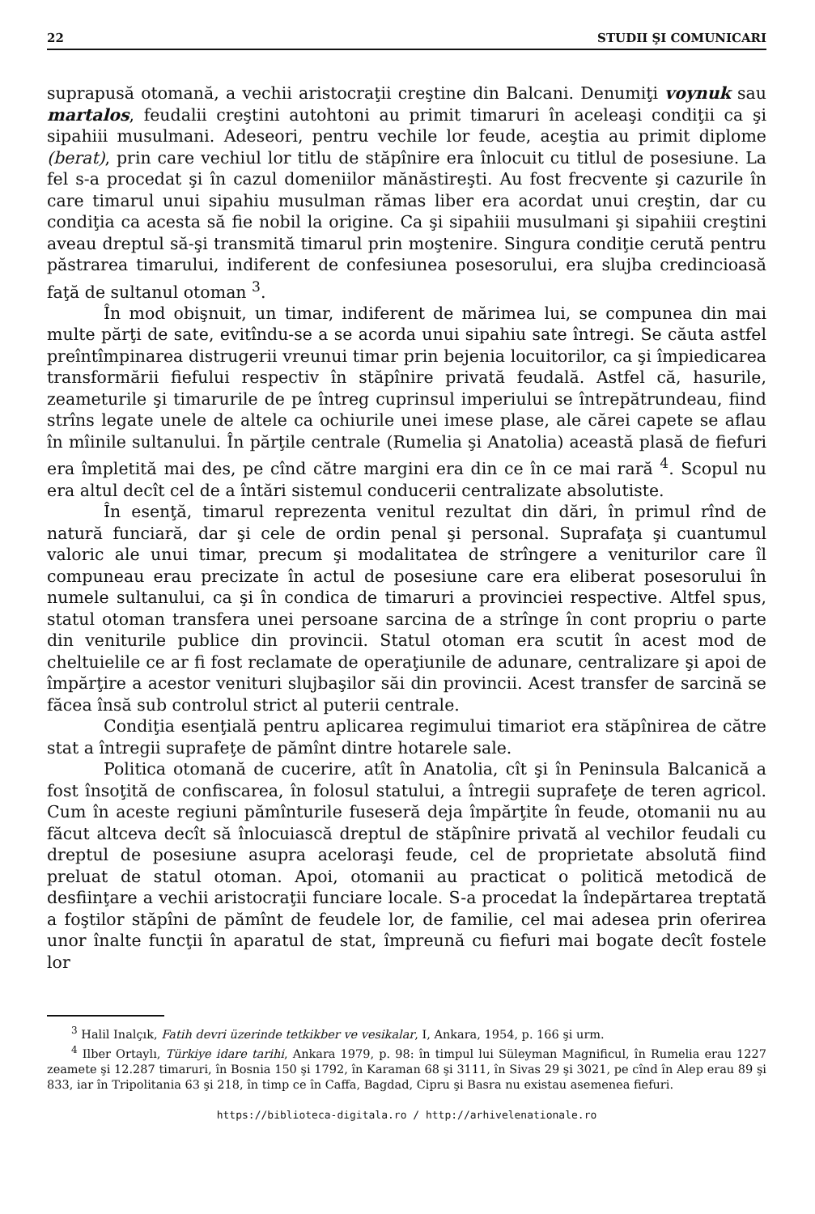22 STUDII ŞI COMUNICARI
suprapusă otomană, a vechii aristocraţii creştine din Balcani. Denumiţi voynuk sau martalos, feudalii creştini autohtoni au primit timaruri în aceleaşi condiţii ca şi sipahiii musulmani. Adeseori, pentru vechile lor feude, aceştia au primit diplome (berat), prin care vechiul lor titlu de stăpînire era înlocuit cu titlul de posesiune. La fel s-a procedat şi în cazul domeniilor mănăstireşti. Au fost frecvente şi cazurile în care timarul unui sipahiu musulman rămas liber era acordat unui creştin, dar cu condiţia ca acesta să fie nobil la origine. Ca şi sipahiii musulmani şi sipahiii creştini aveau dreptul să-şi transmită timarul prin moştenire. Singura condiţie cerută pentru păstrarea timarului, indiferent de confesiunea posesorului, era slujba credincioasă faţă de sultanul otoman <sup>3</sup>.
În mod obişnuit, un timar, indiferent de mărimea lui, se compunea din mai multe părţi de sate, evitîndu-se a se acorda unui sipahiu sate întregi. Se căuta astfel preîntîmpinarea distrugerii vreunui timar prin bejenia locuitorilor, ca şi împiedicarea transformării fiefului respectiv în stăpînire privată feudală. Astfel că, hasurile, zeameturile şi timarurile de pe întreg cuprinsul imperiului se întrepătrundeau, fiind strîns legate unele de altele ca ochiurile unei imese plase, ale cărei capete se aflau în mîinile sultanului. În părţile centrale (Rumelia şi Anatolia) această plasă de fiefuri era împletită mai des, pe cînd către margini era din ce în ce mai rară <sup>4</sup>. Scopul nu era altul decît cel de a întări sistemul conducerii centralizate absolutiste.
În esenţă, timarul reprezenta venitul rezultat din dări, în primul rînd de natură funciară, dar şi cele de ordin penal şi personal. Suprafaţa şi cuantumul valoric ale unui timar, precum şi modalitatea de strîngere a veniturilor care îl compuneau erau precizate în actul de posesiune care era eliberat posesorului în numele sultanului, ca şi în condica de timaruri a provinciei respective. Altfel spus, statul otoman transfera unei persoane sarcina de a strînge în cont propriu o parte din veniturile publice din provincii. Statul otoman era scutit în acest mod de cheltuielile ce ar fi fost reclamate de operaţiunile de adunare, centralizare şi apoi de împărţire a acestor venituri slujbaşilor săi din provincii. Acest transfer de sarcină se făcea însă sub controlul strict al puterii centrale.
Condiţia esenţială pentru aplicarea regimului timariot era stăpînirea de către stat a întregii suprafeţe de pămînt dintre hotarele sale.
Politica otomană de cucerire, atît în Anatolia, cît şi în Peninsula Balcanică a fost însoţită de confiscarea, în folosul statului, a întregii suprafeţe de teren agricol. Cum în aceste regiuni pămînturile fuseseră deja împărţite în feude, otomanii nu au făcut altceva decît să înlocuiască dreptul de stăpînire privată al vechilor feudali cu dreptul de posesiune asupra aceloraşi feude, cel de proprietate absolută fiind preluat de statul otoman. Apoi, otomanii au practicat o politică metodică de desfiinţare a vechii aristocraţii funciare locale. S-a procedat la îndepărtarea treptată a foştilor stăpîni de pămînt de feudele lor, de familie, cel mai adesea prin oferirea unor înalte funcţii în aparatul de stat, împreună cu fiefuri mai bogate decît fostele lor
<sup>3</sup> Halil Inalçık, Fatih devri üzerinde tetkikber ve vesikalar, I, Ankara, 1954, p. 166 şi urm.
<sup>4</sup> Ilber Ortaylı, Türkiye idare tarihi, Ankara 1979, p. 98: în timpul lui Süleyman Magnificul, în Rumelia erau 1227 zeamete şi 12.287 timaruri, în Bosnia 150 şi 1792, în Karaman 68 şi 3111, în Sivas 29 şi 3021, pe cînd în Alep erau 89 şi 833, iar în Tripolitania 63 şi 218, în timp ce în Caffa, Bagdad, Cipru şi Basra nu existau asemenea fiefuri.
https://biblioteca-digitala.ro / http://arhivelenationale.ro